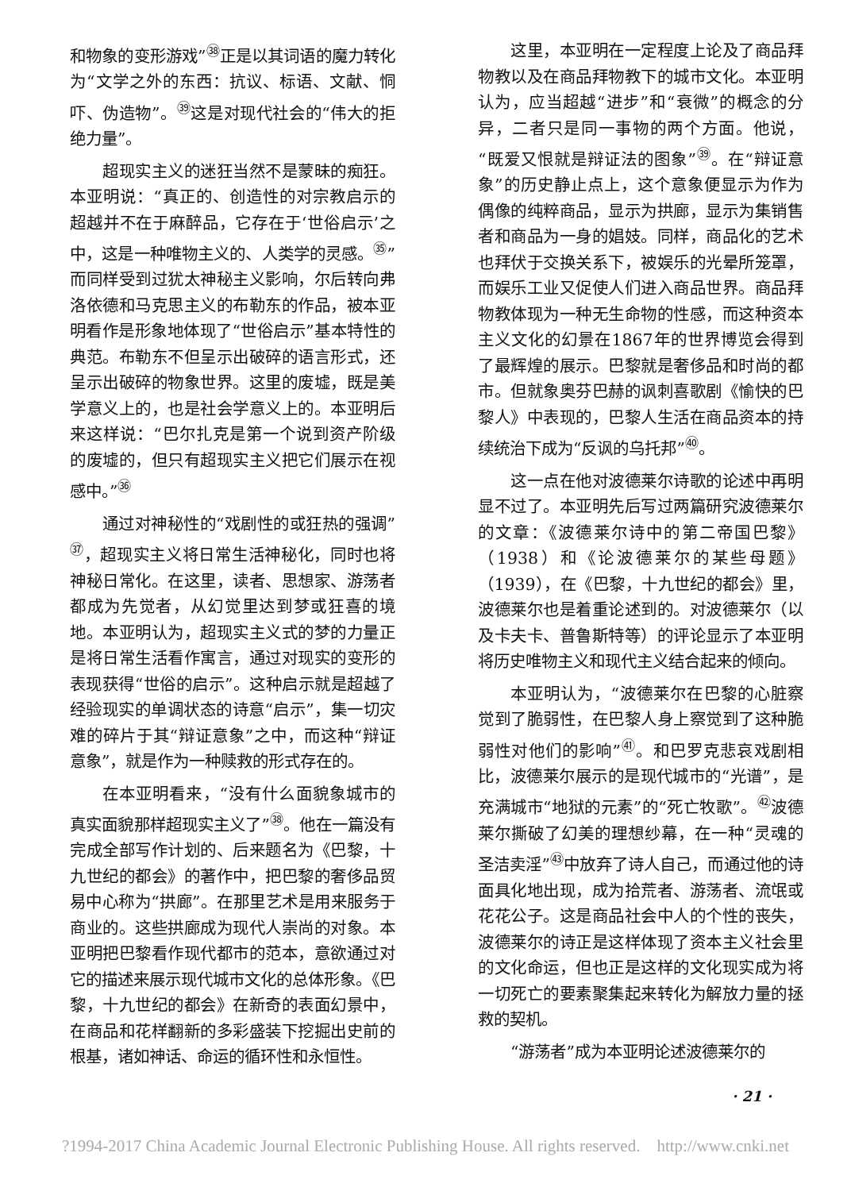和物象的变形游戏”<sup>㊳</sup>正是以其词语的魔力转化为“文学之外的东西：抗议、标语、文献、恫吓、伪造物”。<sup>㊴</sup>这是对现代社会的“伟大的拒绝力量”。
超现实主义的迷狂当然不是蒙昧的痴狂。本亚明说：“真正的、创造性的对宗教启示的超越并不在于麻醉品，它存在于‘世俗启示’之中，这是一种唯物主义的、人类学的灵感。<sup>㉟</sup>”而同样受到过犹太神秘主义影响，尔后转向弗洛依德和马克思主义的布勒东的作品，被本亚明看作是形象地体现了“世俗启示”基本特性的典范。布勒东不但呈示出破碎的语言形式，还呈示出破碎的物象世界。这里的废墟，既是美学意义上的，也是社会学意义上的。本亚明后来这样说：“巴尔扎克是第一个说到资产阶级的废墟的，但只有超现实主义把它们展示在视感中。”<sup>㊱</sup>
通过对神秘性的“戏剧性的或狂热的强调”<sup>㊲</sup>，超现实主义将日常生活神秘化，同时也将神秘日常化。在这里，读者、思想家、游荡者都成为先觉者，从幻觉里达到梦或狂喜的境地。本亚明认为，超现实主义式的梦的力量正是将日常生活看作寓言，通过对现实的变形的表现获得“世俗的启示”。这种启示就是超越了经验现实的单调状态的诗意“启示”，集一切灾难的碎片于其“辩证意象”之中，而这种“辩证意象”，就是作为一种赎救的形式存在的。
在本亚明看来，“没有什么面貌象城市的真实面貌那样超现实主义了”<sup>㊳</sup>。他在一篇没有完成全部写作计划的、后来题名为《巴黎，十九世纪的都会》的著作中，把巴黎的奢侈品贸易中心称为“拱廊”。在那里艺术是用来服务于商业的。这些拱廊成为现代人崇尚的对象。本亚明把巴黎看作现代都市的范本，意欲通过对它的描述来展示现代城市文化的总体形象。《巴黎，十九世纪的都会》在新奇的表面幻景中，在商品和花样翻新的多彩盛装下挖掘出史前的根基，诸如神话、命运的循环性和永恒性。
这里，本亚明在一定程度上论及了商品拜物教以及在商品拜物教下的城市文化。本亚明认为，应当超越“进步”和“衰微”的概念的分异，二者只是同一事物的两个方面。他说，“既爱又恨就是辩证法的图象”<sup>㊴</sup>。在“辩证意象”的历史静止点上，这个意象便显示为作为偶像的纯粹商品，显示为拱廊，显示为集销售者和商品为一身的娼妓。同样，商品化的艺术也拜伏于交换关系下，被娱乐的光晕所笼罩，而娱乐工业又促使人们进入商品世界。商品拜物教体现为一种无生命物的性感，而这种资本主义文化的幻景在1867年的世界博览会得到了最辉煌的展示。巴黎就是奢侈品和时尚的都市。但就象奥芬巴赫的讽刺喜歌剧《愉快的巴黎人》中表现的，巴黎人生活在商品资本的持续统治下成为“反讽的乌托邦”<sup>㊵</sup>。
这一点在他对波德莱尔诗歌的论述中再明显不过了。本亚明先后写过两篇研究波德莱尔的文章：《波德莱尔诗中的第二帝国巴黎》（1938）和《论波德莱尔的某些母题》（1939），在《巴黎，十九世纪的都会》里，波德莱尔也是着重论述到的。对波德莱尔（以及卡夫卡、普鲁斯特等）的评论显示了本亚明将历史唯物主义和现代主义结合起来的倾向。
本亚明认为，“波德莱尔在巴黎的心脏察觉到了脆弱性，在巴黎人身上察觉到了这种脆弱性对他们的影响”<sup>㊶</sup>。和巴罗克悲哀戏剧相比，波德莱尔展示的是现代城市的“光谱”，是充满城市“地狱的元素”的“死亡牧歌”。<sup>㊷</sup>波德莱尔撕破了幻美的理想纱幕，在一种“灵魂的圣洁卖淫”<sup>㊸</sup>中放弃了诗人自己，而通过他的诗面具化地出现，成为拾荒者、游荡者、流氓或花花公子。这是商品社会中人的个性的丧失，波德莱尔的诗正是这样体现了资本主义社会里的文化命运，但也正是这样的文化现实成为将一切死亡的要素聚集起来转化为解放力量的拯救的契机。
“游荡者”成为本亚明论述波德莱尔的
· 21 ·
?1994-2017 China Academic Journal Electronic Publishing House. All rights reserved. http://www.cnki.net